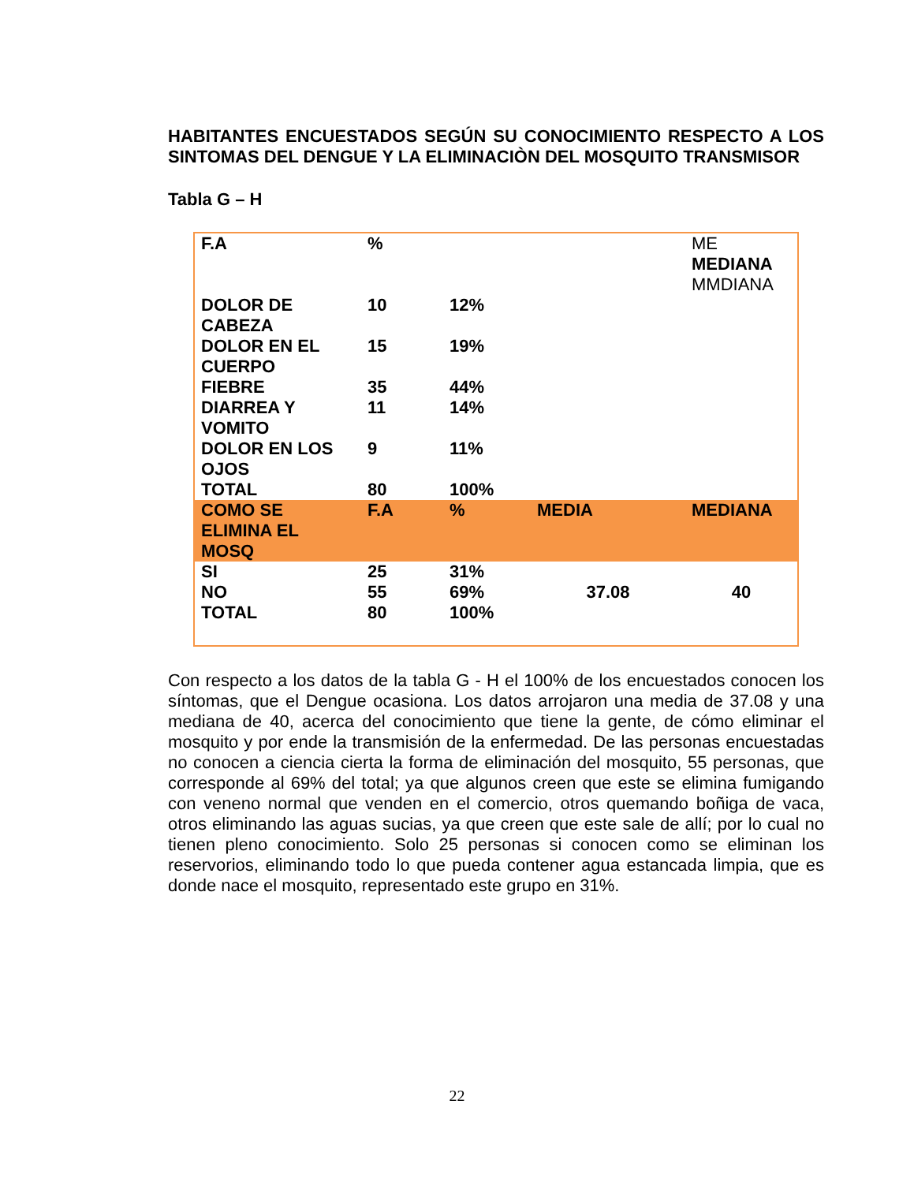HABITANTES ENCUESTADOS SEGÚN SU CONOCIMIENTO RESPECTO A LOS SINTOMAS DEL DENGUE Y LA ELIMINACIÒN DEL MOSQUITO TRANSMISOR
Tabla G – H
| F.A | % | | | ME MEDIANA MMDIANA |
| DOLOR DE CABEZA | 10 | 12% | | |
| DOLOR EN EL CUERPO | 15 | 19% | | |
| FIEBRE | 35 | 44% | | |
| DIARREA Y VOMITO | 11 | 14% | | |
| DOLOR EN LOS OJOS | 9 | 11% | | |
| TOTAL | 80 | 100% | | |
| COMO SE ELIMINA EL MOSQ | F.A | % | MEDIA | MEDIANA |
| SI | 25 | 31% | | |
| NO | 55 | 69% | 37.08 | 40 |
| TOTAL | 80 | 100% | | |
Con respecto a los datos de la tabla G - H el 100% de los encuestados conocen los síntomas, que el Dengue ocasiona. Los datos arrojaron una media de 37.08 y una mediana de 40, acerca del conocimiento que tiene la gente, de cómo eliminar el mosquito y por ende la transmisión de la enfermedad. De las personas encuestadas no conocen a ciencia cierta la forma de eliminación del mosquito, 55 personas, que corresponde al 69% del total; ya que algunos creen que este se elimina fumigando con veneno normal que venden en el comercio, otros quemando boñiga de vaca, otros eliminando las aguas sucias, ya que creen que este sale de allí; por lo cual no tienen pleno conocimiento. Solo 25 personas si conocen como se eliminan los reservorios, eliminando todo lo que pueda contener agua estancada limpia, que es donde nace el mosquito, representado este grupo en 31%.
22